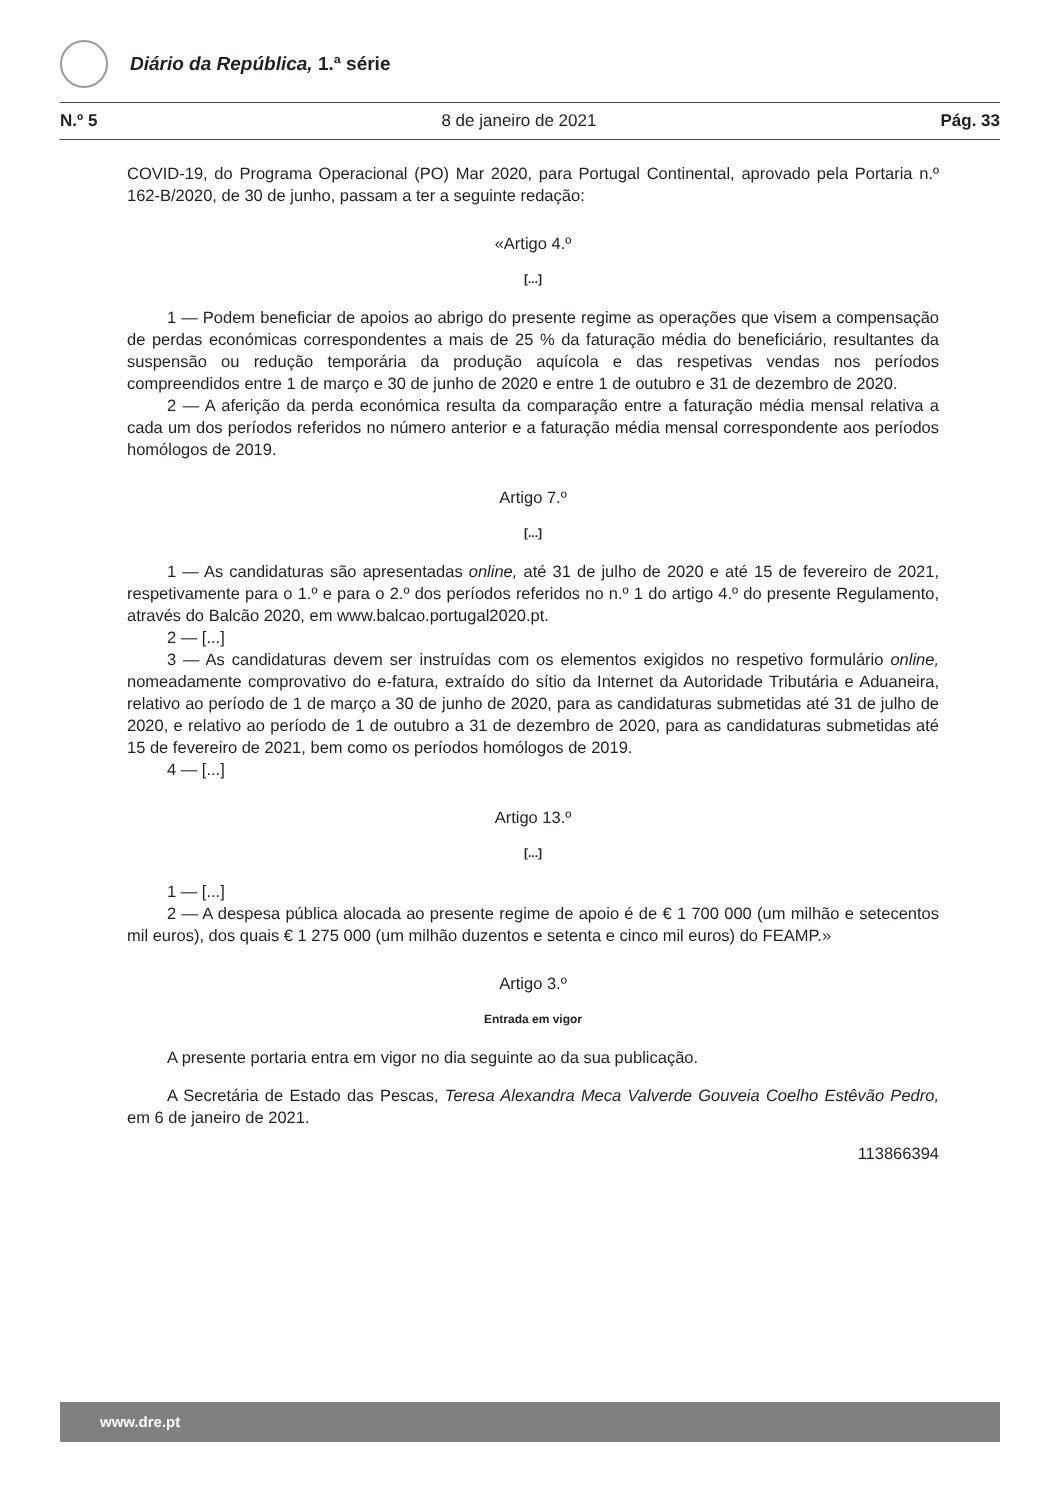Diário da República, 1.ª série
N.º 5 8 de janeiro de 2021 Pág. 33
COVID-19, do Programa Operacional (PO) Mar 2020, para Portugal Continental, aprovado pela Portaria n.º 162-B/2020, de 30 de junho, passam a ter a seguinte redação:
«Artigo 4.º
[...]
1 — Podem beneficiar de apoios ao abrigo do presente regime as operações que visem a compensação de perdas económicas correspondentes a mais de 25 % da faturação média do beneficiário, resultantes da suspensão ou redução temporária da produção aquícola e das respetivas vendas nos períodos compreendidos entre 1 de março e 30 de junho de 2020 e entre 1 de outubro e 31 de dezembro de 2020.
2 — A aferição da perda económica resulta da comparação entre a faturação média mensal relativa a cada um dos períodos referidos no número anterior e a faturação média mensal correspondente aos períodos homólogos de 2019.
Artigo 7.º
[...]
1 — As candidaturas são apresentadas online, até 31 de julho de 2020 e até 15 de fevereiro de 2021, respetivamente para o 1.º e para o 2.º dos períodos referidos no n.º 1 do artigo 4.º do presente Regulamento, através do Balcão 2020, em www.balcao.portugal2020.pt.
2 — [...]
3 — As candidaturas devem ser instruídas com os elementos exigidos no respetivo formulário online, nomeadamente comprovativo do e-fatura, extraído do sítio da Internet da Autoridade Tributária e Aduaneira, relativo ao período de 1 de março a 30 de junho de 2020, para as candidaturas submetidas até 31 de julho de 2020, e relativo ao período de 1 de outubro a 31 de dezembro de 2020, para as candidaturas submetidas até 15 de fevereiro de 2021, bem como os períodos homólogos de 2019.
4 — [...]
Artigo 13.º
[...]
1 — [...]
2 — A despesa pública alocada ao presente regime de apoio é de € 1 700 000 (um milhão e setecentos mil euros), dos quais € 1 275 000 (um milhão duzentos e setenta e cinco mil euros) do FEAMP.»
Artigo 3.º
Entrada em vigor
A presente portaria entra em vigor no dia seguinte ao da sua publicação.
A Secretária de Estado das Pescas, Teresa Alexandra Meca Valverde Gouveia Coelho Estêvão Pedro, em 6 de janeiro de 2021.
113866394
www.dre.pt